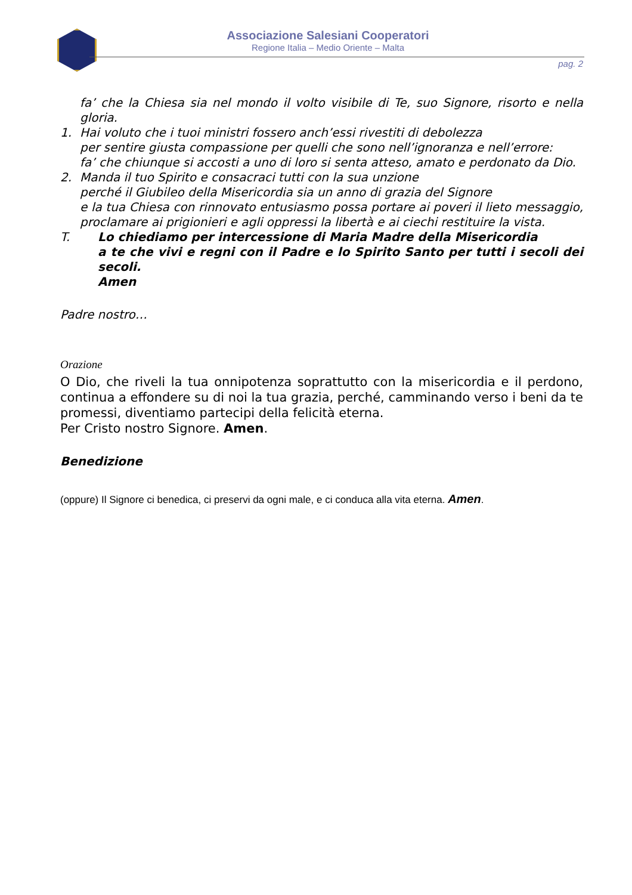Associazione Salesiani Cooperatori
Regione Italia – Medio Oriente – Malta
pag. 2
fa’ che la Chiesa sia nel mondo il volto visibile di Te, suo Signore, risorto e nella gloria.
1. Hai voluto che i tuoi ministri fossero anch’essi rivestiti di debolezza
per sentire giusta compassione per quelli che sono nell’ignoranza e nell’errore:
fa’ che chiunque si accosti a uno di loro si senta atteso, amato e perdonato da Dio.
2. Manda il tuo Spirito e consacraci tutti con la sua unzione
perché il Giubileo della Misericordia sia un anno di grazia del Signore
e la tua Chiesa con rinnovato entusiasmo possa portare ai poveri il lieto messaggio, proclamare ai prigionieri e agli oppressi la libertà e ai ciechi restituire la vista.
T. Lo chiediamo per intercessione di Maria Madre della Misericordia
a te che vivi e regni con il Padre e lo Spirito Santo per tutti i secoli dei secoli.
Amen
Padre nostro…
Orazione
O Dio, che riveli la tua onnipotenza soprattutto con la misericordia e il perdono, continua a effondere su di noi la tua grazia, perché, camminando verso i beni da te promessi, diventiamo partecipi della felicità eterna.
Per Cristo nostro Signore. Amen.
Benedizione
(oppure) Il Signore ci benedica, ci preservi da ogni male, e ci conduca alla vita eterna. Amen.